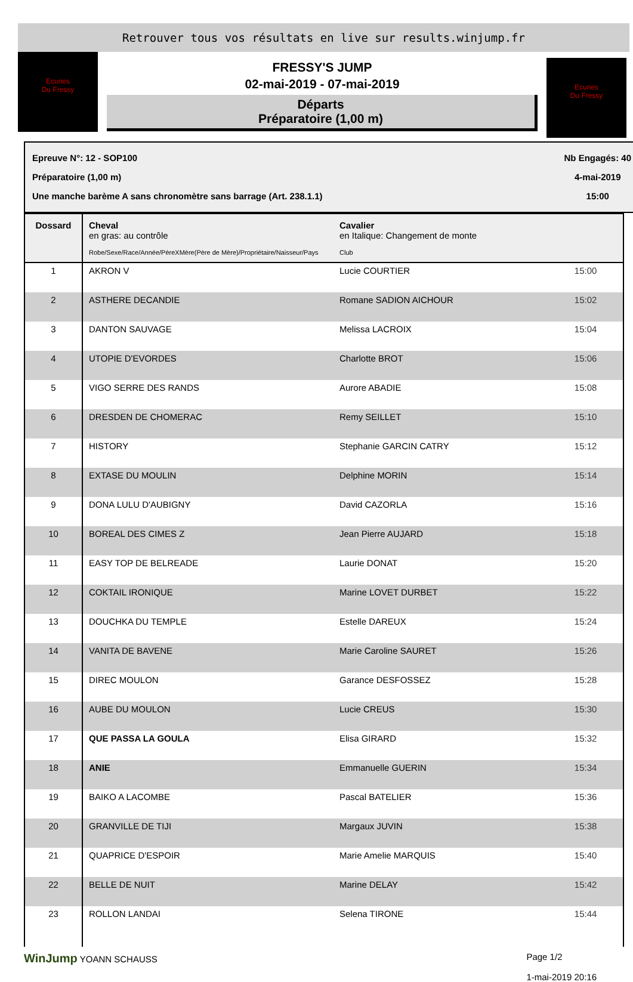Retrouver tous vos résultats en live sur results.winjump.fr
Ecuries
Du Fressy
FRESSY'S JUMP
02-mai-2019 - 07-mai-2019
Départs
Préparatoire (1,00 m)
Ecuries
Du Fressy
Epreuve N°: 12 - SOP100
Préparatoire (1,00 m)
Une manche barème A sans chronomètre sans barrage (Art. 238.1.1)
Nb Engagés: 40
4-mai-2019
15:00
| Dossard | Cheval en gras: au contrôle Robe/Sexe/Race/Année/PèreXMère(Père de Mère)/Propriétaire/Naisseur/Pays | Cavalier en Italique: Changement de monte Club | |
| --- | --- | --- | --- |
| 1 | AKRON V | Lucie COURTIER | 15:00 |
| 2 | ASTHERE DECANDIE | Romane SADION AICHOUR | 15:02 |
| 3 | DANTON SAUVAGE | Melissa LACROIX | 15:04 |
| 4 | UTOPIE D'EVORDES | Charlotte BROT | 15:06 |
| 5 | VIGO SERRE DES RANDS | Aurore ABADIE | 15:08 |
| 6 | DRESDEN DE CHOMERAC | Remy SEILLET | 15:10 |
| 7 | HISTORY | Stephanie GARCIN CATRY | 15:12 |
| 8 | EXTASE DU MOULIN | Delphine MORIN | 15:14 |
| 9 | DONA LULU D'AUBIGNY | David CAZORLA | 15:16 |
| 10 | BOREAL DES CIMES Z | Jean Pierre AUJARD | 15:18 |
| 11 | EASY TOP DE BELREADE | Laurie DONAT | 15:20 |
| 12 | COKTAIL IRONIQUE | Marine LOVET DURBET | 15:22 |
| 13 | DOUCHKA DU TEMPLE | Estelle DAREUX | 15:24 |
| 14 | VANITA DE BAVENE | Marie Caroline SAURET | 15:26 |
| 15 | DIREC MOULON | Garance DESFOSSEZ | 15:28 |
| 16 | AUBE DU MOULON | Lucie CREUS | 15:30 |
| 17 | QUE PASSA LA GOULA | Elisa GIRARD | 15:32 |
| 18 | ANIE | Emmanuelle GUERIN | 15:34 |
| 19 | BAIKO A LACOMBE | Pascal BATELIER | 15:36 |
| 20 | GRANVILLE DE TIJI | Margaux JUVIN | 15:38 |
| 21 | QUAPRICE D'ESPOIR | Marie Amelie MARQUIS | 15:40 |
| 22 | BELLE DE NUIT | Marine DELAY | 15:42 |
| 23 | ROLLON LANDAI | Selena TIRONE | 15:44 |
WinJump YOANN SCHAUSS Page 1/2
1-mai-2019 20:16